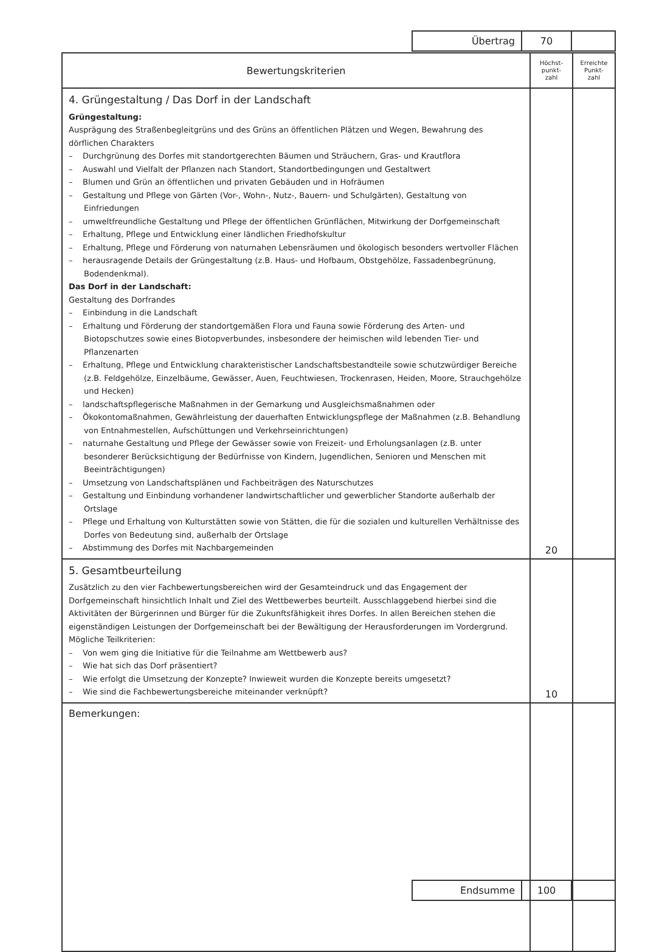| | Übertrag | 70 | |
| Bewertungskriterien | Höchst- punkt- zahl | Erreichte Punkt- zahl |
| --- | --- | --- |
| 4. Grüngestaltung / Das Dorf in der Landschaft Grüngestaltung: Ausprägung des Straßenbegleitgrüns und des Grüns an öffentlichen Plätzen und Wegen, Bewahrung des dörflichen Charakters – Durchgrünung des Dorfes mit standortgerechten Bäumen und Sträuchern, Gras- und Krautflora – Auswahl und Vielfalt der Pflanzen nach Standort, Standortbedingungen und Gestaltwert – Blumen und Grün an öffentlichen und privaten Gebäuden und in Hofräumen – Gestaltung und Pflege von Gärten (Vor-, Wohn-, Nutz-, Bauern- und Schulgärten), Gestaltung von Einfriedungen – umweltfreundliche Gestaltung und Pflege der öffentlichen Grünflächen, Mitwirkung der Dorfgemeinschaft – Erhaltung, Pflege und Entwicklung einer ländlichen Friedhofskultur – Erhaltung, Pflege und Förderung von naturnahen Lebensräumen und ökologisch besonders wertvoller Flächen – herausragende Details der Grüngestaltung (z.B. Haus- und Hofbaum, Obstgehölze, Fassadenbegrünung, Bodendenkmal). Das Dorf in der Landschaft: Gestaltung des Dorfrandes – Einbindung in die Landschaft – Erhaltung und Förderung der standortgemäßen Flora und Fauna sowie Förderung des Arten- und Biotopschutzes sowie eines Biotopverbundes, insbesondere der heimischen wild lebenden Tier- und Pflanzenarten – Erhaltung, Pflege und Entwicklung charakteristischer Landschaftsbestandteile sowie schutzwürdiger Bereiche (z.B. Feldgehölze, Einzelbäume, Gewässer, Auen, Feuchtwiesen, Trockenrasen, Heiden, Moore, Strauchgehölze und Hecken) – landschaftspflegerische Maßnahmen in der Gemarkung und Ausgleichsmaßnahmen oder – Ökokontomaßnahmen, Gewährleistung der dauerhaften Entwicklungspflege der Maßnahmen (z.B. Behandlung von Entnahmestellen, Aufschüttungen und Verkehrseinrichtungen) – naturnahe Gestaltung und Pflege der Gewässer sowie von Freizeit- und Erholungsanlagen (z.B. unter besonderer Berücksichtigung der Bedürfnisse von Kindern, Jugendlichen, Senioren und Menschen mit Beeinträchtigungen) – Umsetzung von Landschaftsplänen und Fachbeiträgen des Naturschutzes – Gestaltung und Einbindung vorhandener landwirtschaftlicher und gewerblicher Standorte außerhalb der Ortslage – Pflege und Erhaltung von Kulturstätten sowie von Stätten, die für die sozialen und kulturellen Verhältnisse des Dorfes von Bedeutung sind, außerhalb der Ortslage – Abstimmung des Dorfes mit Nachbargemeinden | 20 | |
| 5. Gesamtbeurteilung Zusätzlich zu den vier Fachbewertungsbereichen wird der Gesamteindruck und das Engagement der Dorfgemeinschaft hinsichtlich Inhalt und Ziel des Wettbewerbes beurteilt. Ausschlaggebend hierbei sind die Aktivitäten der Bürgerinnen und Bürger für die Zukunftsfähigkeit ihres Dorfes. In allen Bereichen stehen die eigenständigen Leistungen der Dorfgemeinschaft bei der Bewältigung der Herausforderungen im Vordergrund. Mögliche Teilkriterien: – Von wem ging die Initiative für die Teilnahme am Wettbewerb aus? – Wie hat sich das Dorf präsentiert? – Wie erfolgt die Umsetzung der Konzepte? Inwieweit wurden die Konzepte bereits umgesetzt? – Wie sind die Fachbewertungsbereiche miteinander verknüpft? | 10 | |
| Bemerkungen: | | |
| | Endsumme | 100 | |